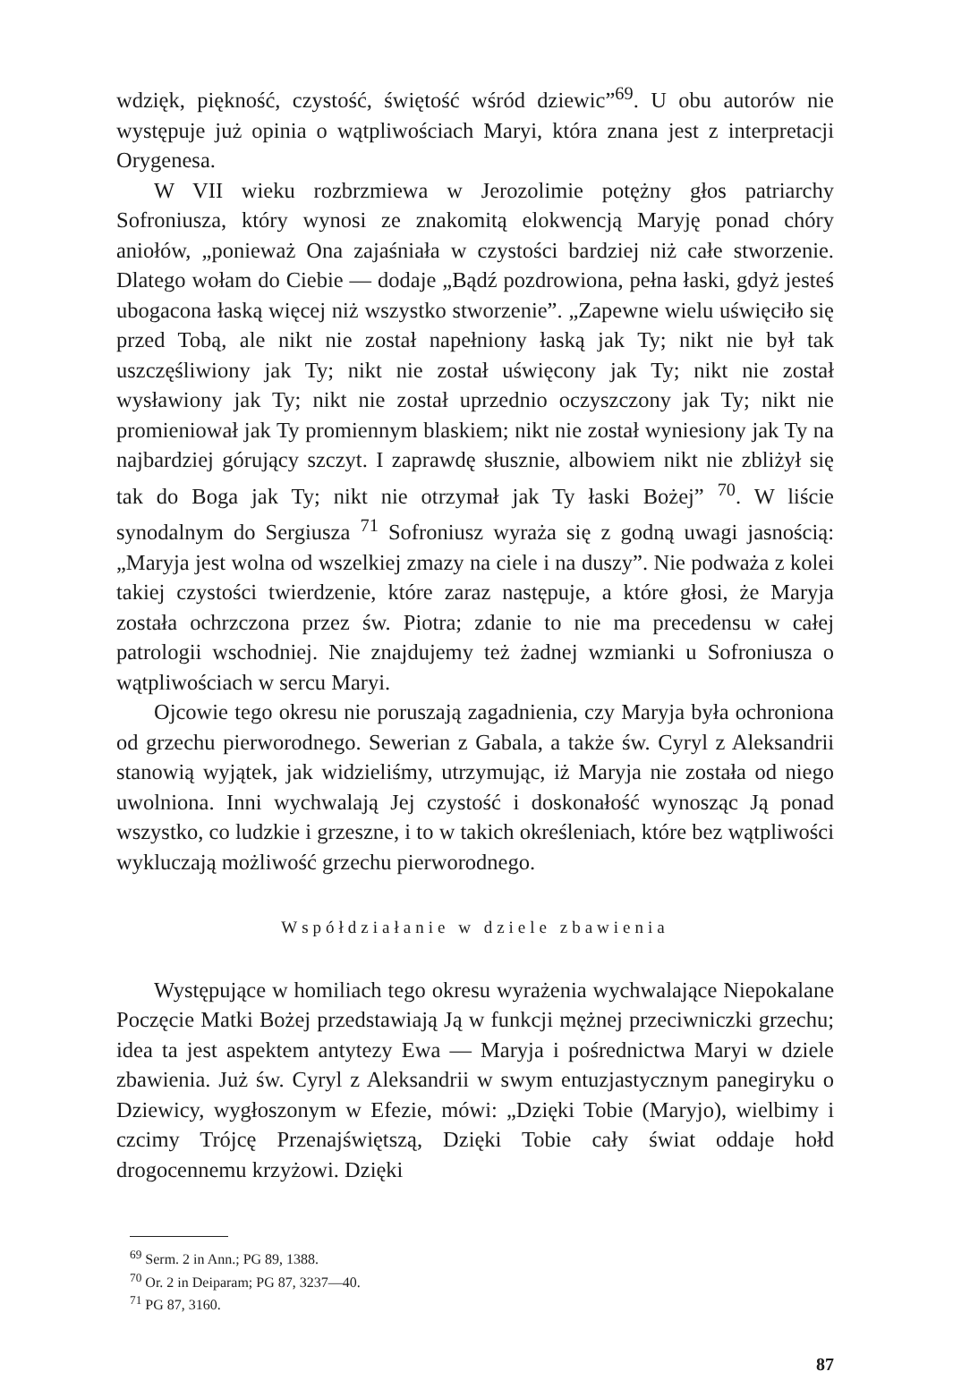wdzięk, piękność, czystość, świętość wśród dziewic”<sup>69</sup>. U obu autorów nie występuje już opinia o wątpliwościach Maryi, która znana jest z interpretacji Orygenesa.
W VII wieku rozbrzmiewa w Jerozolimie potężny głos patriarchy Sofroniusza, który wynosi ze znakomitą elokwencją Maryję ponad chóry aniołów, „ponieważ Ona zajaśniała w czystości bardziej niż całe stworzenie. Dlatego wołam do Ciebie — dodaje „Bądź pozdrowiona, pełna łaski, gdyż jesteś ubogacona łaską więcej niż wszystko stworzenie”. „Zapewne wielu uświęciło się przed Tobą, ale nikt nie został napełniony łaską jak Ty; nikt nie był tak uszczęśliwiony jak Ty; nikt nie został uświęcony jak Ty; nikt nie został wysławiony jak Ty; nikt nie został uprzednio oczyszczony jak Ty; nikt nie promieniował jak Ty promiennym blaskiem; nikt nie został wyniesiony jak Ty na najbardziej górujący szczyt. I zaprawdę słusznie, albowiem nikt nie zbliżył się tak do Boga jak Ty; nikt nie otrzymał jak Ty łaski Bożej” <sup>70</sup>. W liście synodalnym do Sergiusza <sup>71</sup> Sofroniusz wyraża się z godną uwagi jasnością: „Maryja jest wolna od wszelkiej zmazy na ciele i na duszy”. Nie podważa z kolei takiej czystości twierdzenie, które zaraz następuje, a które głosi, że Maryja została ochrzczona przez św. Piotra; zdanie to nie ma precedensu w całej patrologii wschodniej. Nie znajdujemy też żadnej wzmianki u Sofroniusza o wątpliwościach w sercu Maryi.
Ojcowie tego okresu nie poruszają zagadnienia, czy Maryja była ochroniona od grzechu pierworodnego. Sewerian z Gabala, a także św. Cyryl z Aleksandrii stanowią wyjątek, jak widzieliśmy, utrzymując, iż Maryja nie została od niego uwolniona. Inni wychwalają Jej czystość i doskonałość wynosząc Ją ponad wszystko, co ludzkie i grzeszne, i to w takich określeniach, które bez wątpliwości wykluczają możliwość grzechu pierworodnego.
Współdziałanie w dziele zbawienia
Występujące w homiliach tego okresu wyrażenia wychwalające Niepokalane Poczęcie Matki Bożej przedstawiają Ją w funkcji mężnej przeciwniczki grzechu; idea ta jest aspektem antytezy Ewa — Maryja i pośrednictwa Maryi w dziele zbawienia. Już św. Cyryl z Aleksandrii w swym entuzjastycznym panegiryku o Dziewicy, wygłoszonym w Efezie, mówi: „Dzięki Tobie (Maryjo), wielbimy i czcimy Trójcę Przenajświętszą, Dzięki Tobie cały świat oddaje hołd drogocennemu krzyżowi. Dzięki
<sup>69</sup> Serm. 2 in Ann.; PG 89, 1388.
<sup>70</sup> Or. 2 in Deiparam; PG 87, 3237—40.
<sup>71</sup> PG 87, 3160.
87